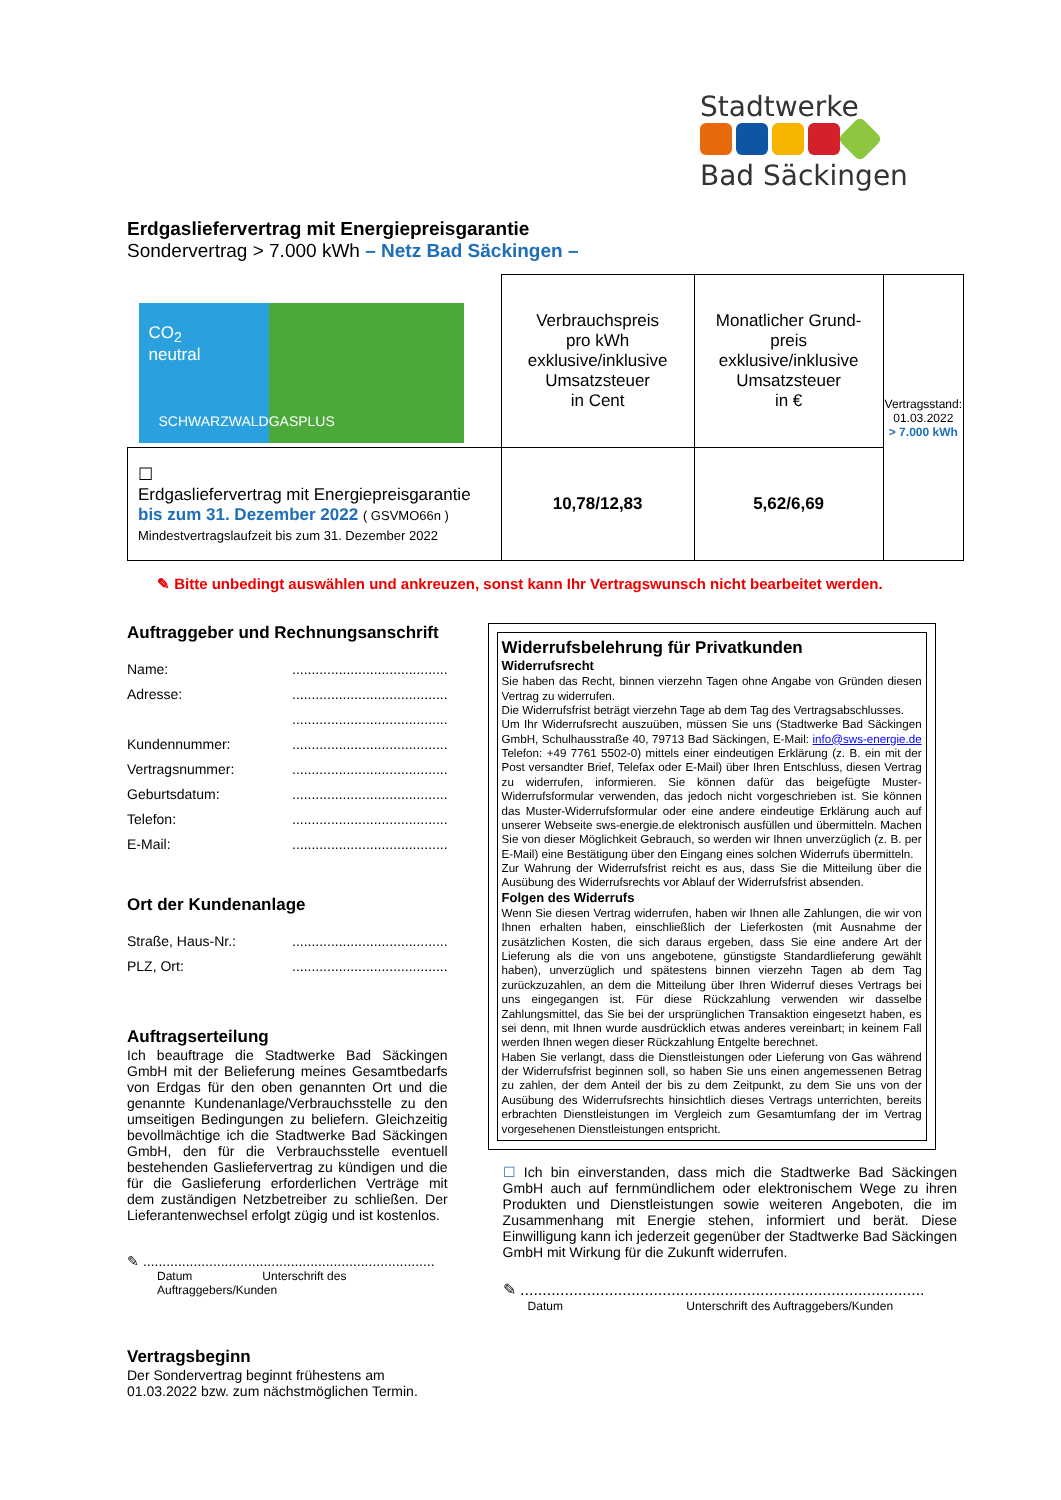Stadtwerke
Bad Säckingen
Erdgasliefervertrag mit Energiepreisgarantie
Sondervertrag > 7.000 kWh – Netz Bad Säckingen –
| CO<sub>2</sub> neutral SCHWARZWALDGASPLUS | Verbrauchspreis pro kWh exklusive/inklusive Umsatzsteuer in Cent | Monatlicher Grund- preis exklusive/inklusive Umsatzsteuer in € | Vertragsstand: 01.03.2022 > 7.000 kWh |
| ☐ Erdgasliefervertrag mit Energiepreisgarantie bis zum 31. Dezember 2022 ( GSVMO66n ) Mindestvertragslaufzeit bis zum 31. Dezember 2022 | 10,78/12,83 | 5,62/6,69 | |
✎ Bitte unbedingt auswählen und ankreuzen, sonst kann Ihr Vertragswunsch nicht bearbeitet werden.
Auftraggeber und Rechnungsanschrift
Name:........................................
Adresse:........................................
........................................
Kundennummer:........................................
Vertragsnummer:........................................
Geburtsdatum:........................................
Telefon:........................................
E-Mail:........................................
Ort der Kundenanlage
Straße, Haus-Nr.:........................................
PLZ, Ort:........................................
Auftragserteilung
Ich beauftrage die Stadtwerke Bad Säckingen GmbH mit der Belieferung meines Gesamtbedarfs von Erdgas für den oben genannten Ort und die genannte Kundenanlage/Verbrauchsstelle zu den umseitigen Bedingungen zu beliefern. Gleichzeitig bevollmächtige ich die Stadtwerke Bad Säckingen GmbH, den für die Verbrauchsstelle eventuell bestehenden Gasliefervertrag zu kündigen und die für die Gaslieferung erforderlichen Verträge mit dem zuständigen Netzbetreiber zu schließen. Der Lieferantenwechsel erfolgt zügig und ist kostenlos.
✎ ...........................................................................
Datum Unterschrift des Auftraggebers/Kunden
Vertragsbeginn
Der Sondervertrag beginnt frühestens am 01.03.2022 bzw. zum nächstmöglichen Termin.
Widerrufsbelehrung für Privatkunden
Widerrufsrecht
Sie haben das Recht, binnen vierzehn Tagen ohne Angabe von Gründen diesen Vertrag zu widerrufen.
Die Widerrufsfrist beträgt vierzehn Tage ab dem Tag des Vertragsabschlusses.
Um Ihr Widerrufsrecht auszuüben, müssen Sie uns (Stadtwerke Bad Säckingen GmbH, Schulhausstraße 40, 79713 Bad Säckingen, E-Mail: info@sws-energie.de Telefon: +49 7761 5502-0) mittels einer eindeutigen Erklärung (z. B. ein mit der Post versandter Brief, Telefax oder E-Mail) über Ihren Entschluss, diesen Vertrag zu widerrufen, informieren. Sie können dafür das beigefügte Muster-Widerrufsformular verwenden, das jedoch nicht vorgeschrieben ist. Sie können das Muster-Widerrufsformular oder eine andere eindeutige Erklärung auch auf unserer Webseite sws-energie.de elektronisch ausfüllen und übermitteln. Machen Sie von dieser Möglichkeit Gebrauch, so werden wir Ihnen unverzüglich (z. B. per E-Mail) eine Bestätigung über den Eingang eines solchen Widerrufs übermitteln.
Zur Wahrung der Widerrufsfrist reicht es aus, dass Sie die Mitteilung über die Ausübung des Widerrufsrechts vor Ablauf der Widerrufsfrist absenden.
Folgen des Widerrufs
Wenn Sie diesen Vertrag widerrufen, haben wir Ihnen alle Zahlungen, die wir von Ihnen erhalten haben, einschließlich der Lieferkosten (mit Ausnahme der zusätzlichen Kosten, die sich daraus ergeben, dass Sie eine andere Art der Lieferung als die von uns angebotene, günstigste Standardlieferung gewählt haben), unverzüglich und spätestens binnen vierzehn Tagen ab dem Tag zurückzuzahlen, an dem die Mitteilung über Ihren Widerruf dieses Vertrags bei uns eingegangen ist. Für diese Rückzahlung verwenden wir dasselbe Zahlungsmittel, das Sie bei der ursprünglichen Transaktion eingesetzt haben, es sei denn, mit Ihnen wurde ausdrücklich etwas anderes vereinbart; in keinem Fall werden Ihnen wegen dieser Rückzahlung Entgelte berechnet.
Haben Sie verlangt, dass die Dienstleistungen oder Lieferung von Gas während der Widerrufsfrist beginnen soll, so haben Sie uns einen angemessenen Betrag zu zahlen, der dem Anteil der bis zu dem Zeitpunkt, zu dem Sie uns von der Ausübung des Widerrufsrechts hinsichtlich dieses Vertrags unterrichten, bereits erbrachten Dienstleistungen im Vergleich zum Gesamtumfang der im Vertrag vorgesehenen Dienstleistungen entspricht.
☐ Ich bin einverstanden, dass mich die Stadtwerke Bad Säckingen GmbH auch auf fernmündlichem oder elektronischem Wege zu ihren Produkten und Dienstleistungen sowie weiteren Angeboten, die im Zusammenhang mit Energie stehen, informiert und berät. Diese Einwilligung kann ich jederzeit gegenüber der Stadtwerke Bad Säckingen GmbH mit Wirkung für die Zukunft widerrufen.
✎ ...........................................................................................
Datum Unterschrift des Auftraggebers/Kunden